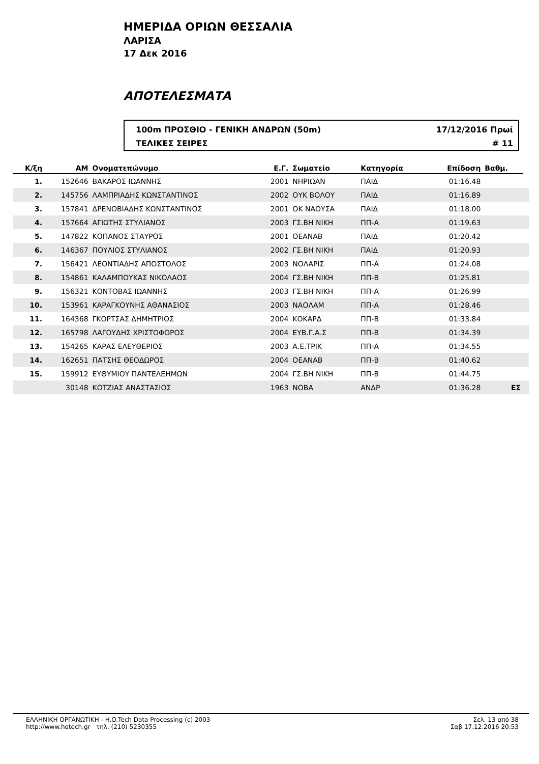ΗΜΕΡΙΔΑ ΟΡΙΩΝ ΘΕΣΣΑΛΙΑ
ΛΑΡΙΣΑ
17 Δεκ 2016
ΑΠΟΤΕΛΕΣΜΑΤΑ
100m ΠΡΟΣΘΙΟ - ΓΕΝΙΚΗ ΑΝΔΡΩΝ (50m) 17/12/2016 Πρωί
ΤΕΛΙΚΕΣ ΣΕΙΡΕΣ # 11
| Κ/ξη | ΑΜ | Ονοματεπώνυμο | Ε.Γ. | Σωματείο | Κατηγορία | Επίδοση | Βαθμ. | |
| --- | --- | --- | --- | --- | --- | --- | --- | --- |
| 1. | 152646 | ΒΑΚΑΡΟΣ ΙΩΑΝΝΗΣ | 2001 | ΝΗΡΙΩΑΝ | ΠΑΙΔ | 01:16.48 | | |
| 2. | 145756 | ΛΑΜΠΡΙΑΔΗΣ ΚΩΝΣΤΑΝΤΙΝΟΣ | 2002 | ΟΥΚ ΒΟΛΟΥ | ΠΑΙΔ | 01:16.89 | | |
| 3. | 157841 | ΔΡΕΝΟΒΙΑΔΗΣ ΚΩΝΣΤΑΝΤΙΝΟΣ | 2001 | ΟΚ ΝΑΟΥΣΑ | ΠΑΙΔ | 01:18.00 | | |
| 4. | 157664 | ΑΓΙΩΤΗΣ ΣΤΥΛΙΑΝΟΣ | 2003 | ΓΣ.ΒΗ ΝΙΚΗ | ΠΠ-Α | 01:19.63 | | |
| 5. | 147822 | ΚΟΠΑΝΟΣ ΣΤΑΥΡΟΣ | 2001 | ΟΕΑΝΑΒ | ΠΑΙΔ | 01:20.42 | | |
| 6. | 146367 | ΠΟΥΛΙΟΣ ΣΤΥΛΙΑΝΟΣ | 2002 | ΓΣ.ΒΗ ΝΙΚΗ | ΠΑΙΔ | 01:20.93 | | |
| 7. | 156421 | ΛΕΟΝΤΙΑΔΗΣ ΑΠΟΣΤΟΛΟΣ | 2003 | ΝΟΛΑΡΙΣ | ΠΠ-Α | 01:24.08 | | |
| 8. | 154861 | ΚΑΛΑΜΠΟΥΚΑΣ ΝΙΚΟΛΑΟΣ | 2004 | ΓΣ.ΒΗ ΝΙΚΗ | ΠΠ-Β | 01:25.81 | | |
| 9. | 156321 | ΚΟΝΤΟΒΑΣ ΙΩΑΝΝΗΣ | 2003 | ΓΣ.ΒΗ ΝΙΚΗ | ΠΠ-Α | 01:26.99 | | |
| 10. | 153961 | ΚΑΡΑΓΚΟΥΝΗΣ ΑΘΑΝΑΣΙΟΣ | 2003 | ΝΑΟΛΑΜ | ΠΠ-Α | 01:28.46 | | |
| 11. | 164368 | ΓΚΟΡΤΣΑΣ ΔΗΜΗΤΡΙΟΣ | 2004 | ΚΟΚΑΡΔ | ΠΠ-Β | 01:33.84 | | |
| 12. | 165798 | ΛΑΓΟΥΔΗΣ ΧΡΙΣΤΟΦΟΡΟΣ | 2004 | ΕΥΒ.Γ.Α.Σ | ΠΠ-Β | 01:34.39 | | |
| 13. | 154265 | ΚΑΡΑΣ ΕΛΕΥΘΕΡΙΟΣ | 2003 | Α.Ε.ΤΡΙΚ | ΠΠ-Α | 01:34.55 | | |
| 14. | 162651 | ΠΑΤΣΗΣ ΘΕΟΔΩΡΟΣ | 2004 | ΟΕΑΝΑΒ | ΠΠ-Β | 01:40.62 | | |
| 15. | 159912 | ΕΥΘΥΜΙΟΥ ΠΑΝΤΕΛΕΗΜΩΝ | 2004 | ΓΣ.ΒΗ ΝΙΚΗ | ΠΠ-Β | 01:44.75 | | |
| | 30148 | ΚΟΤΖΙΑΣ ΑΝΑΣΤΑΣΙΟΣ | 1963 | ΝΟΒΑ | ΑΝΔΡ | 01:36.28 | ΕΣ | |
ΕΛΛΗΝΙΚΗ ΟΡΓΑΝΩΤΙΚΗ - H.O.Tech Data Processing (c) 2003
http://www.hotech.gr τηλ. (210) 5230355
Σελ. 13 από 38
Σαβ 17.12.2016 20:53